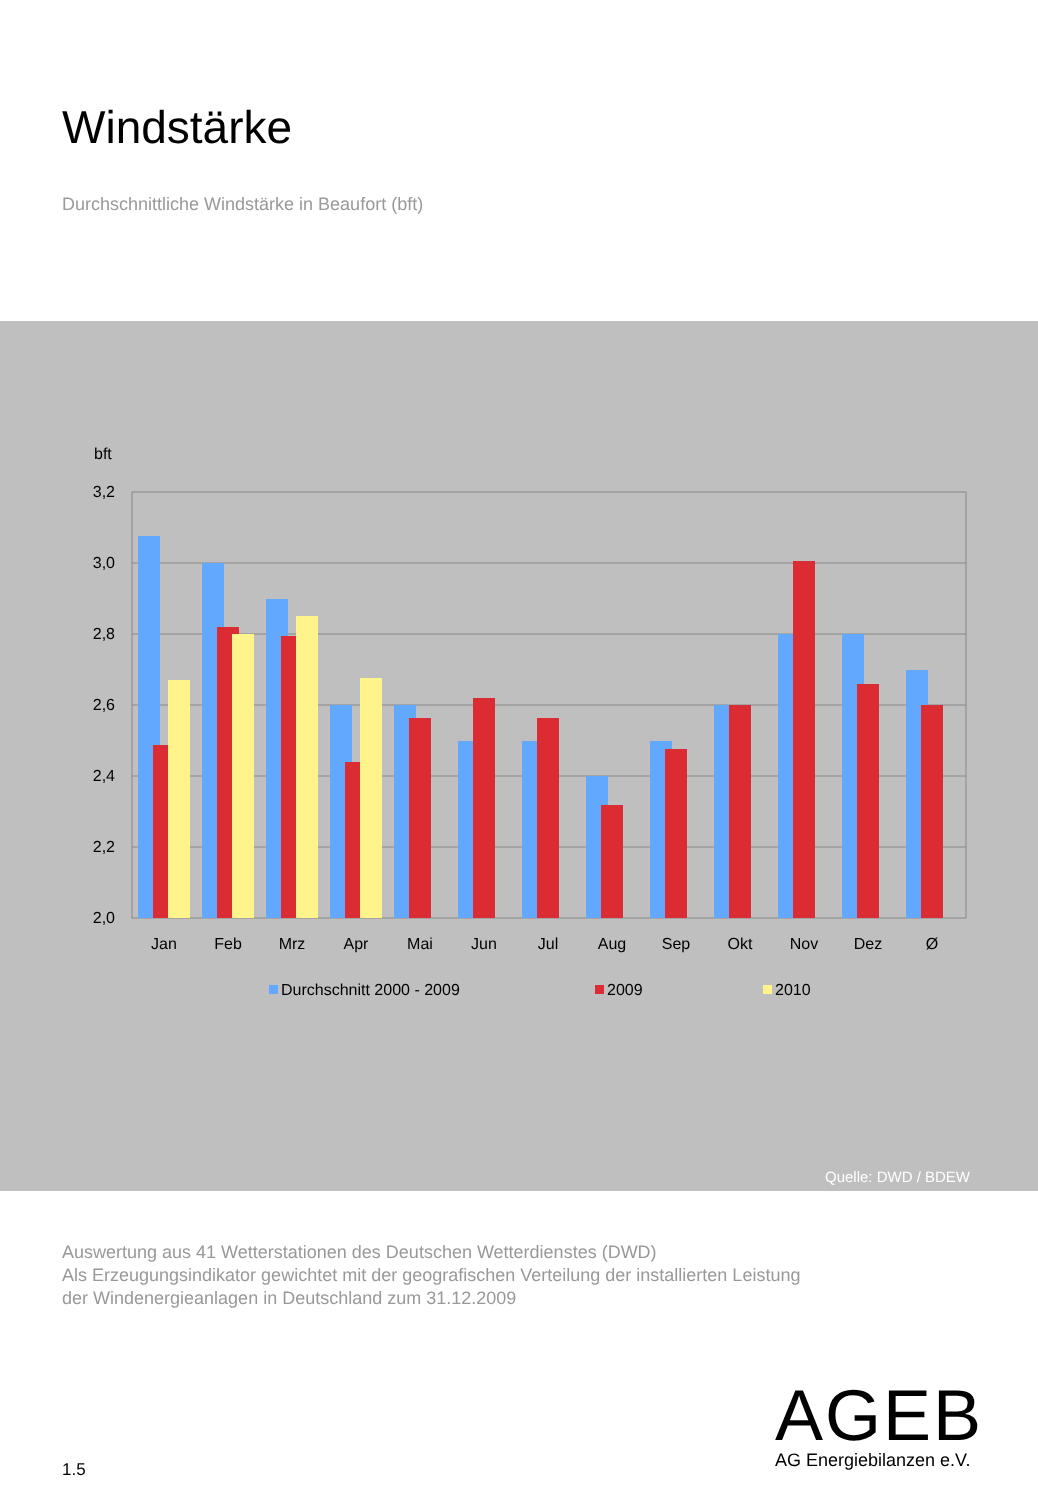Windstärke
Durchschnittliche Windstärke in Beaufort (bft)
bft
3,2
3,0
2,8
2,6
2,4
2,2
2,0
Jan
Feb
Mrz
Apr
Mai
Jun
Jul
Aug
Sep
Okt
Nov
Dez
Ø
Durchschnitt 2000 - 2009
2009
2010
Quelle: DWD / BDEW
Auswertung aus 41 Wetterstationen des Deutschen Wetterdienstes (DWD)
Als Erzeugungsindikator gewichtet mit der geografischen Verteilung der installierten Leistung
der Windenergieanlagen in Deutschland zum 31.12.2009
1.5
AGEB
AG Energiebilanzen e.V.